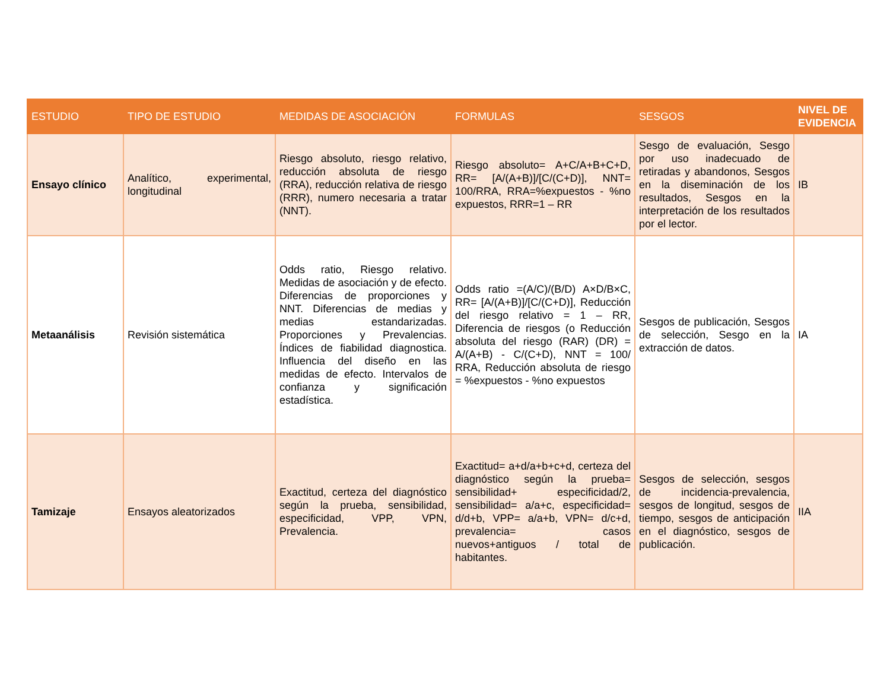| ESTUDIO | TIPO DE ESTUDIO | MEDIDAS DE ASOCIACIÓN | FORMULAS | SESGOS | NIVEL DE EVIDENCIA |
| --- | --- | --- | --- | --- | --- |
| Ensayo clínico | Analítico, experimental, longitudinal | Riesgo absoluto, riesgo relativo, reducción absoluta de riesgo (RRA), reducción relativa de riesgo (RRR), numero necesaria a tratar (NNT). | Riesgo absoluto= A+C/A+B+C+D, RR= [A/(A+B)]/[C/(C+D)], NNT= 100/RRA, RRA=%expuestos - %no expuestos, RRR=1 – RR | Sesgo de evaluación, Sesgo por uso inadecuado de retiradas y abandonos, Sesgos en la diseminación de los resultados, Sesgos en la interpretación de los resultados por el lector. | IB |
| Metaanálisis | Revisión sistemática | Odds ratio, Riesgo relativo. Medidas de asociación y de efecto. Diferencias de proporciones y NNT. Diferencias de medias y medias estandarizadas. Proporciones y Prevalencias. Índices de fiabilidad diagnostica. Influencia del diseño en las medidas de efecto. Intervalos de confianza y significación estadística. | Odds ratio =(A/C)/(B/D) A×D/B×C, RR= [A/(A+B)]/[C/(C+D)], Reducción del riesgo relativo = 1 – RR, Diferencia de riesgos (o Reducción absoluta del riesgo (RAR) (DR) = A/(A+B) - C/(C+D), NNT = 100/ RRA, Reducción absoluta de riesgo = %expuestos - %no expuestos | Sesgos de publicación, Sesgos de selección, Sesgo en la extracción de datos. | IA |
| Tamizaje | Ensayos aleatorizados | Exactitud, certeza del diagnóstico según la prueba, sensibilidad, especificidad, VPP, VPN, Prevalencia. | Exactitud= a+d/a+b+c+d, certeza del diagnóstico según la prueba= sensibilidad+ especificidad/2, sensibilidad= a/a+c, especificidad= d/d+b, VPP= a/a+b, VPN= d/c+d, prevalencia= casos nuevos+antiguos / total de habitantes. | Sesgos de selección, sesgos de incidencia-prevalencia, sesgos de longitud, sesgos de tiempo, sesgos de anticipación en el diagnóstico, sesgos de publicación. | IIA |